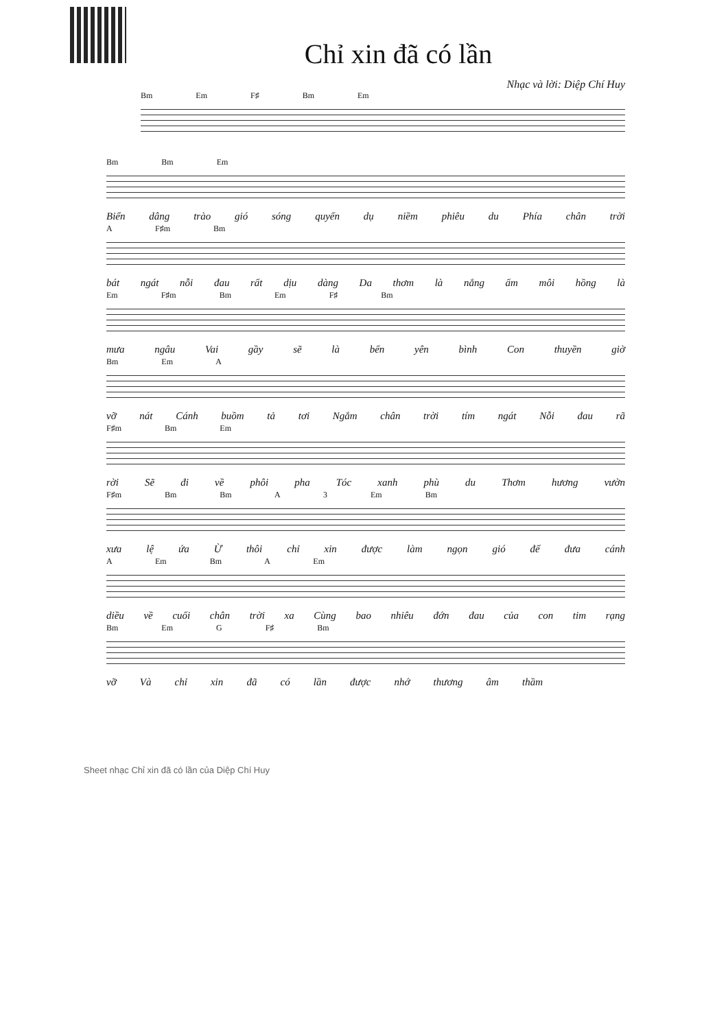Chỉ xin đã có lần
Nhạc và lời: Diệp Chí Huy
Bm Em F♯ Bm Em
Bm Bm Em
Biển dâng trào gió sóng quyến dụ niềm phiêu du Phía chân trời
A F♯m Bm
bát ngát nỗi đau rất dịu dàng Da thơm là nắng ấm môi hồng là
Em F♯m Bm Em F♯ Bm
mưa ngâu Vai gầy sẽ là bến yên bình Con thuyền giờ
Bm Em A
vỡ nát Cánh buồm tả tơi Ngắm chân trời tím ngát Nỗi đau rã
F♯m Bm Em
rời Sẽ đi về phôi pha Tóc xanh phù du Thơm hương vườn
F♯m Bm Bm A 3 Em Bm
xưa lệ ứa Ừ thôi chỉ xin được làm ngọn gió để đưa cánh
A Em Bm A Em
diều về cuối chân trời xa Cùng bao nhiêu đớn đau của con tim rạng
Bm Em G F♯ Bm
vỡ Và chỉ xin đã có lần được nhớ thương âm thầm
Sheet nhạc Chỉ xin đã có lần của Diệp Chí Huy